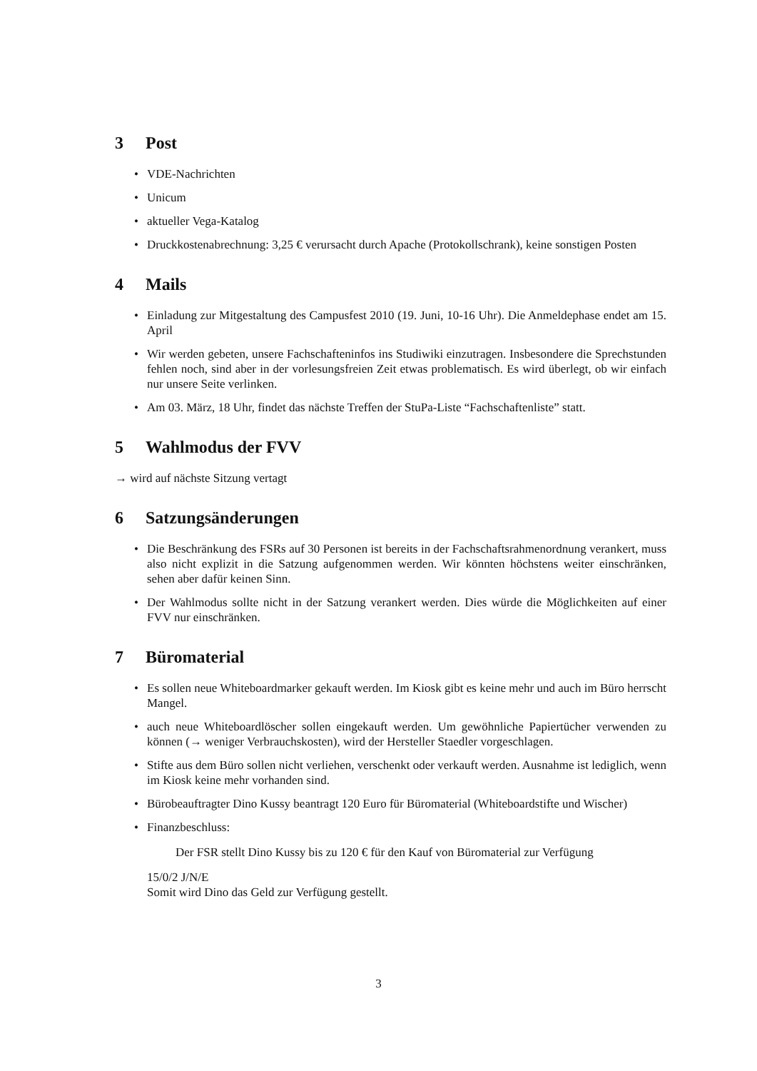3 Post
• VDE-Nachrichten
• Unicum
• aktueller Vega-Katalog
• Druckkostenabrechnung: 3,25 € verursacht durch Apache (Protokollschrank), keine sonstigen Posten
4 Mails
• Einladung zur Mitgestaltung des Campusfest 2010 (19. Juni, 10-16 Uhr). Die Anmeldephase endet am 15. April
• Wir werden gebeten, unsere Fachschafteninfos ins Studiwiki einzutragen. Insbesondere die Sprechstunden fehlen noch, sind aber in der vorlesungsfreien Zeit etwas problematisch. Es wird überlegt, ob wir einfach nur unsere Seite verlinken.
• Am 03. März, 18 Uhr, findet das nächste Treffen der StuPa-Liste “Fachschaftenliste” statt.
5 Wahlmodus der FVV
→ wird auf nächste Sitzung vertagt
6 Satzungsänderungen
• Die Beschränkung des FSRs auf 30 Personen ist bereits in der Fachschaftsrahmenordnung verankert, muss also nicht explizit in die Satzung aufgenommen werden. Wir könnten höchstens weiter einschränken, sehen aber dafür keinen Sinn.
• Der Wahlmodus sollte nicht in der Satzung verankert werden. Dies würde die Möglichkeiten auf einer FVV nur einschränken.
7 Büromaterial
• Es sollen neue Whiteboardmarker gekauft werden. Im Kiosk gibt es keine mehr und auch im Büro herrscht Mangel.
• auch neue Whiteboardlöscher sollen eingekauft werden. Um gewöhnliche Papiertücher verwenden zu können (→ weniger Verbrauchskosten), wird der Hersteller Staedler vorgeschlagen.
• Stifte aus dem Büro sollen nicht verliehen, verschenkt oder verkauft werden. Ausnahme ist lediglich, wenn im Kiosk keine mehr vorhanden sind.
• Bürobeauftragter Dino Kussy beantragt 120 Euro für Büromaterial (Whiteboardstifte und Wischer)
• Finanzbeschluss:
Der FSR stellt Dino Kussy bis zu 120 € für den Kauf von Büromaterial zur Verfügung
15/0/2 J/N/E
Somit wird Dino das Geld zur Verfügung gestellt.
3